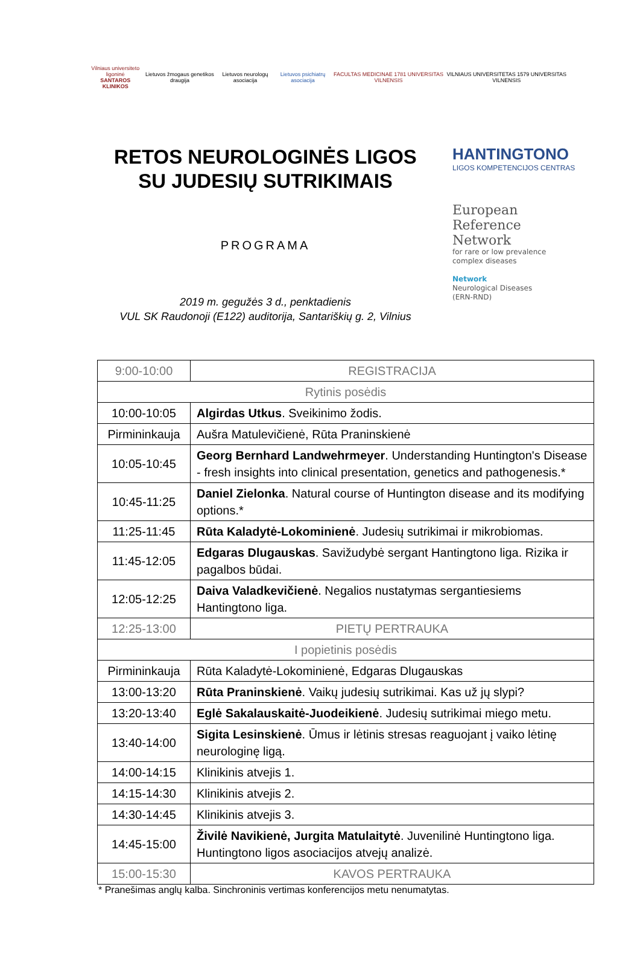Vilniaus universiteto ligoninė
SANTAROS KLINIKOS
Lietuvos žmogaus genetikos draugija
Lietuvos neurologų asociacija Lietuvos psichiatrų asociacija
FACULTAS MEDICINAE 1781 UNIVERSITAS VILNENSIS
VILNIAUS UNIVERSITETAS 1579 UNIVERSITAS VILNENSIS
RETOS NEUROLOGINĖS LIGOS
SU JUDESIŲ SUTRIKIMAIS
PROGRAMA
2019 m. gegužės 3 d., penktadienis
VUL SK Raudonoji (E122) auditorija, Santariškių g. 2, Vilnius
HANTINGTONO
LIGOS KOMPETENCIJOS CENTRAS
European
Reference
Network
for rare or low prevalence
complex diseases
Network
Neurological Diseases
(ERN-RND)
| 9:00-10:00 | REGISTRACIJA |
| Rytinis posėdis | |
| 10:00-10:05 | Algirdas Utkus . Sveikinimo žodis. |
| Pirmininkauja | Aušra Matulevičienė, Rūta Praninskienė |
| 10:05-10:45 | Georg Bernhard Landwehrmeyer . Understanding Huntington's Disease - fresh insights into clinical presentation, genetics and pathogenesis.* |
| 10:45-11:25 | Daniel Zielonka . Natural course of Huntington disease and its modifying options.* |
| 11:25-11:45 | Rūta Kaladytė-Lokominienė . Judesių sutrikimai ir mikrobiomas. |
| 11:45-12:05 | Edgaras Dlugauskas . Savižudybė sergant Hantingtono liga. Rizika ir pagalbos būdai. |
| 12:05-12:25 | Daiva Valadkevičienė . Negalios nustatymas sergantiesiems Hantingtono liga. |
| 12:25-13:00 | PIETŲ PERTRAUKA |
| I popietinis posėdis | |
| Pirmininkauja | Rūta Kaladytė-Lokominienė, Edgaras Dlugauskas |
| 13:00-13:20 | Rūta Praninskienė . Vaikų judesių sutrikimai. Kas už jų slypi? |
| 13:20-13:40 | Eglė Sakalauskaitė-Juodeikienė . Judesių sutrikimai miego metu. |
| 13:40-14:00 | Sigita Lesinskienė . Ūmus ir lėtinis stresas reaguojant į vaiko lėtinę neurologinę ligą. |
| 14:00-14:15 | Klinikinis atvejis 1. |
| 14:15-14:30 | Klinikinis atvejis 2. |
| 14:30-14:45 | Klinikinis atvejis 3. |
| 14:45-15:00 | Živilė Navikienė, Jurgita Matulaitytė . Juvenilinė Huntingtono liga. Huntingtono ligos asociacijos atvejų analizė. |
| 15:00-15:30 | KAVOS PERTRAUKA |
* Pranešimas anglų kalba. Sinchroninis vertimas konferencijos metu nenumatytas.